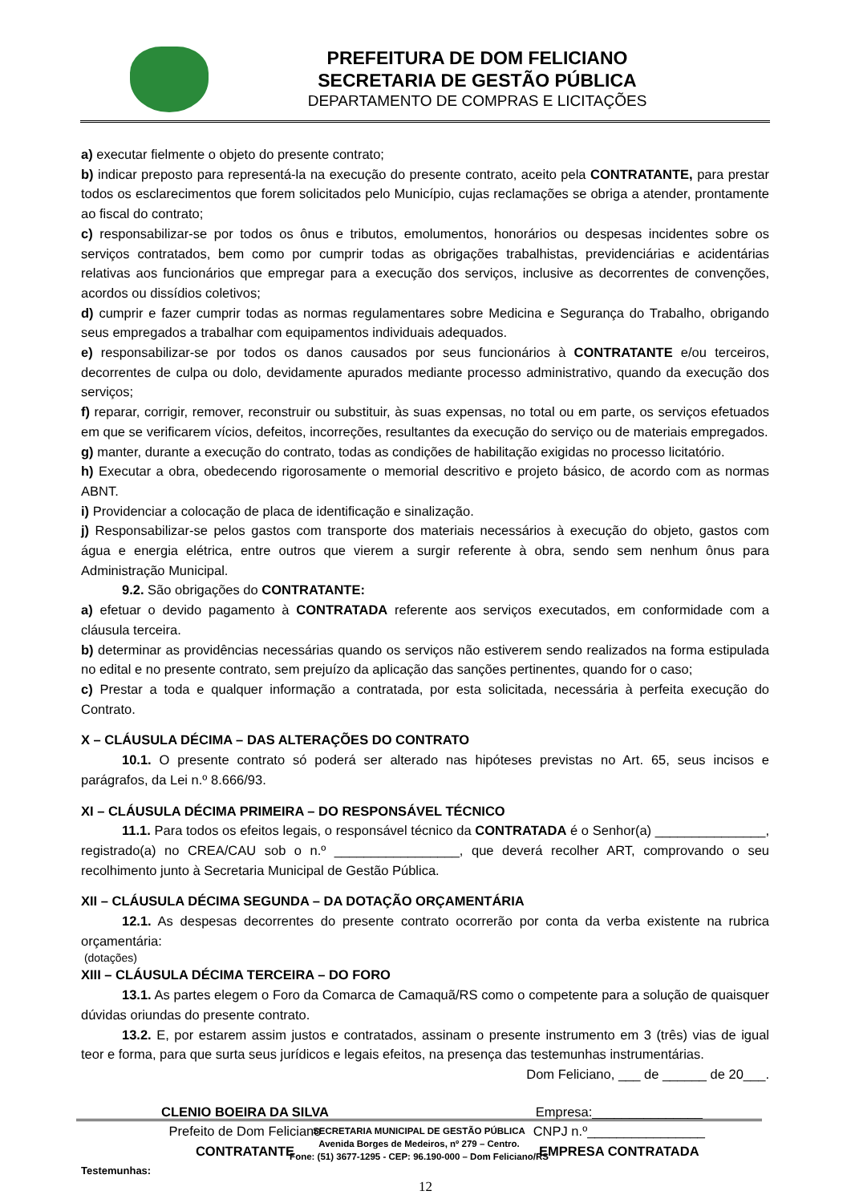PREFEITURA DE DOM FELICIANO
SECRETARIA DE GESTÃO PÚBLICA
DEPARTAMENTO DE COMPRAS E LICITAÇÕES
a) executar fielmente o objeto do presente contrato;
b) indicar preposto para representá-la na execução do presente contrato, aceito pela CONTRATANTE, para prestar todos os esclarecimentos que forem solicitados pelo Município, cujas reclamações se obriga a atender, prontamente ao fiscal do contrato;
c) responsabilizar-se por todos os ônus e tributos, emolumentos, honorários ou despesas incidentes sobre os serviços contratados, bem como por cumprir todas as obrigações trabalhistas, previdenciárias e acidentárias relativas aos funcionários que empregar para a execução dos serviços, inclusive as decorrentes de convenções, acordos ou dissídios coletivos;
d) cumprir e fazer cumprir todas as normas regulamentares sobre Medicina e Segurança do Trabalho, obrigando seus empregados a trabalhar com equipamentos individuais adequados.
e) responsabilizar-se por todos os danos causados por seus funcionários à CONTRATANTE e/ou terceiros, decorrentes de culpa ou dolo, devidamente apurados mediante processo administrativo, quando da execução dos serviços;
f) reparar, corrigir, remover, reconstruir ou substituir, às suas expensas, no total ou em parte, os serviços efetuados em que se verificarem vícios, defeitos, incorreções, resultantes da execução do serviço ou de materiais empregados.
g) manter, durante a execução do contrato, todas as condições de habilitação exigidas no processo licitatório.
h) Executar a obra, obedecendo rigorosamente o memorial descritivo e projeto básico, de acordo com as normas ABNT.
i) Providenciar a colocação de placa de identificação e sinalização.
j) Responsabilizar-se pelos gastos com transporte dos materiais necessários à execução do objeto, gastos com água e energia elétrica, entre outros que vierem a surgir referente à obra, sendo sem nenhum ônus para Administração Municipal.
9.2. São obrigações do CONTRATANTE:
a) efetuar o devido pagamento à CONTRATADA referente aos serviços executados, em conformidade com a cláusula terceira.
b) determinar as providências necessárias quando os serviços não estiverem sendo realizados na forma estipulada no edital e no presente contrato, sem prejuízo da aplicação das sanções pertinentes, quando for o caso;
c) Prestar a toda e qualquer informação a contratada, por esta solicitada, necessária à perfeita execução do Contrato.
X – CLÁUSULA DÉCIMA – DAS ALTERAÇÕES DO CONTRATO
10.1. O presente contrato só poderá ser alterado nas hipóteses previstas no Art. 65, seus incisos e parágrafos, da Lei n.º 8.666/93.
XI – CLÁUSULA DÉCIMA PRIMEIRA – DO RESPONSÁVEL TÉCNICO
11.1. Para todos os efeitos legais, o responsável técnico da CONTRATADA é o Senhor(a) _______________, registrado(a) no CREA/CAU sob o n.º _________________, que deverá recolher ART, comprovando o seu recolhimento junto à Secretaria Municipal de Gestão Pública.
XII – CLÁUSULA DÉCIMA SEGUNDA – DA DOTAÇÃO ORÇAMENTÁRIA
12.1. As despesas decorrentes do presente contrato ocorrerão por conta da verba existente na rubrica orçamentária:
(dotações)
XIII – CLÁUSULA DÉCIMA TERCEIRA – DO FORO
13.1. As partes elegem o Foro da Comarca de Camaquã/RS como o competente para a solução de quaisquer dúvidas oriundas do presente contrato.
13.2. E, por estarem assim justos e contratados, assinam o presente instrumento em 3 (três) vias de igual teor e forma, para que surta seus jurídicos e legais efeitos, na presença das testemunhas instrumentárias.
Dom Feliciano, ___ de ______ de 20___.
CLENIO BOEIRA DA SILVA
Prefeito de Dom Feliciano
CONTRATANTE
Empresa:_______________
CNPJ n.º________________
EMPRESA CONTRATADA
Testemunhas:
SECRETARIA MUNICIPAL DE GESTÃO PÚBLICA
Avenida Borges de Medeiros, nº 279 – Centro.
Fone: (51) 3677-1295 - CEP: 96.190-000 – Dom Feliciano/RS
12